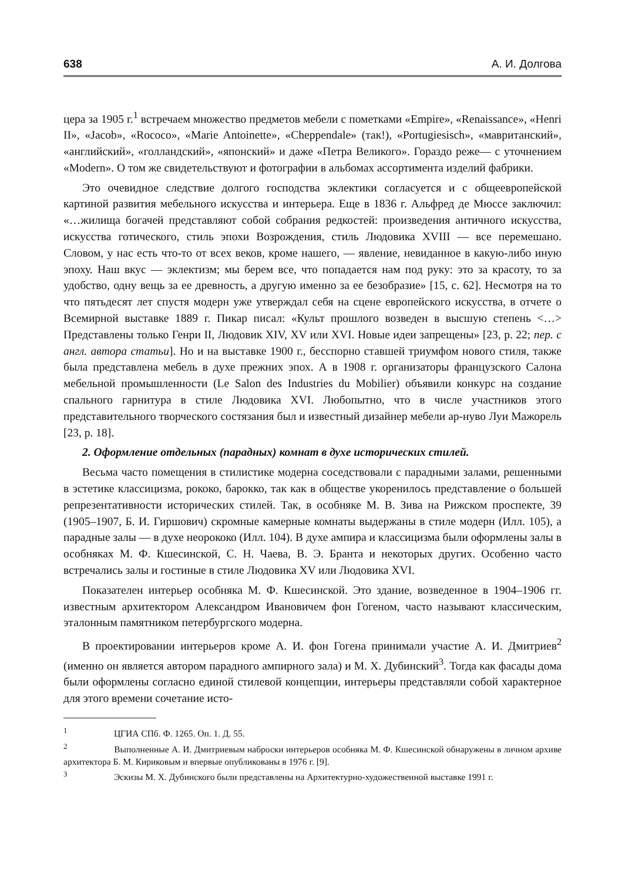638 А. И. Долгова
цера за 1905 г.<sup>1</sup> встречаем множество предметов мебели с пометками «Empire», «Renaissance», «Henri II», «Jacob», «Rococo», «Marie Antoinette», «Cheppendale» (так!), «Portugiesisch», «мавританский», «английский», «голландский», «японский» и даже «Петра Великого». Гораздо реже— с уточнением «Modern». О том же свидетельствуют и фотографии в альбомах ассортимента изделий фабрики.
Это очевидное следствие долгого господства эклектики согласуется и с общеевропейской картиной развития мебельного искусства и интерьера. Еще в 1836 г. Альфред де Мюссе заключил: «…жилища богачей представляют собой собрания редкостей: произведения античного искусства, искусства готического, стиль эпохи Возрождения, стиль Людовика XVIII — все перемешано. Словом, у нас есть что-то от всех веков, кроме нашего, — явление, невиданное в какую-либо иную эпоху. Наш вкус — эклектизм; мы берем все, что попадается нам под руку: это за красоту, то за удобство, одну вещь за ее древность, а другую именно за ее безобразие» [15, с. 62]. Несмотря на то что пятьдесят лет спустя модерн уже утверждал себя на сцене европейского искусства, в отчете о Всемирной выставке 1889 г. Пикар писал: «Культ прошлого возведен в высшую степень <…> Представлены только Генри II, Людовик XIV, XV или XVI. Новые идеи запрещены» [23, p. 22; пер. с англ. автора статьи]. Но и на выставке 1900 г., бесспорно ставшей триумфом нового стиля, также была представлена мебель в духе прежних эпох. А в 1908 г. организаторы французского Салона мебельной промышленности (Le Salon des Industries du Mobilier) объявили конкурс на создание спального гарнитура в стиле Людовика XVI. Любопытно, что в числе участников этого представительного творческого состязания был и известный дизайнер мебели ар-нуво Луи Мажорель [23, p. 18].
2. Оформление отдельных (парадных) комнат в духе исторических стилей.
Весьма часто помещения в стилистике модерна соседствовали с парадными залами, решенными в эстетике классицизма, рококо, барокко, так как в обществе укоренилось представление о большей репрезентативности исторических стилей. Так, в особняке М. В. Зива на Рижском проспекте, 39 (1905–1907, Б. И. Гиршович) скромные камерные комнаты выдержаны в стиле модерн (Илл. 105), а парадные залы — в духе неорококо (Илл. 104). В духе ампира и классицизма были оформлены залы в особняках М. Ф. Кшесинской, С. Н. Чаева, В. Э. Бранта и некоторых других. Особенно часто встречались залы и гостиные в стиле Людовика XV или Людовика XVI.
Показателен интерьер особняка М. Ф. Кшесинской. Это здание, возведенное в 1904–1906 гг. известным архитектором Александром Ивановичем фон Гогеном, часто называют классическим, эталонным памятником петербургского модерна.
В проектировании интерьеров кроме А. И. фон Гогена принимали участие А. И. Дмитриев<sup>2</sup> (именно он является автором парадного ампирного зала) и М. Х. Дубинский<sup>3</sup>. Тогда как фасады дома были оформлены согласно единой стилевой концепции, интерьеры представляли собой характерное для этого времени сочетание исто-
<sup>1</sup> ЦГИА СПб. Ф. 1265. Оп. 1. Д. 55.
<sup>2</sup> Выполненные А. И. Дмитриевым наброски интерьеров особняка М. Ф. Кшесинской обнаружены в личном архиве архитектора Б. М. Кириковым и впервые опубликованы в 1976 г. [9].
<sup>3</sup> Эскизы М. Х. Дубинского были представлены на Архитектурно-художественной выставке 1991 г.